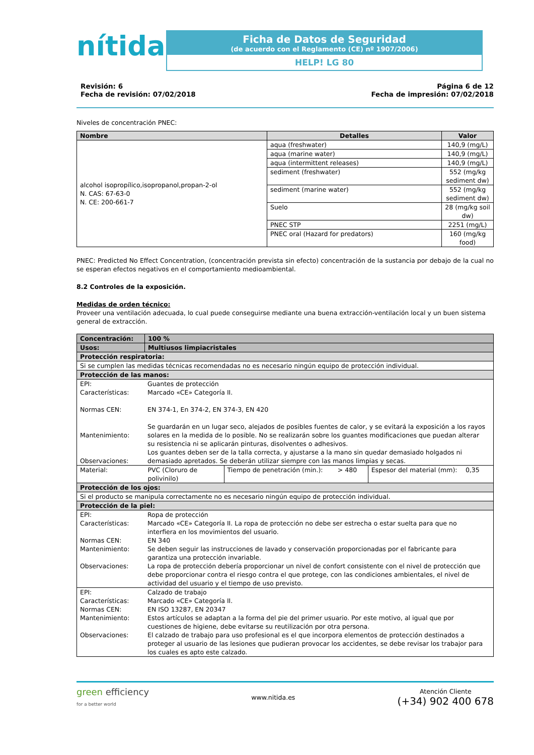nítida
Ficha de Datos de Seguridad
(de acuerdo con el Reglamento (CE) nº 1907/2006)
HELP! LG 80
Revisión: 6
Fecha de revisión: 07/02/2018
Página 6 de 12
Fecha de impresión: 07/02/2018
Niveles de concentración PNEC:
| Nombre | Detalles | Valor |
| --- | --- | --- |
| alcohol isopropílico,isopropanol,propan-2-ol N. CAS: 67-63-0 N. CE: 200-661-7 | aqua (freshwater) | 140,9 (mg/L) |
| | aqua (marine water) | 140,9 (mg/L) |
| | aqua (intermittent releases) | 140,9 (mg/L) |
| | sediment (freshwater) | 552 (mg/kg sediment dw) |
| | sediment (marine water) | 552 (mg/kg sediment dw) |
| | Suelo | 28 (mg/kg soil dw) |
| | PNEC STP | 2251 (mg/L) |
| | PNEC oral (Hazard for predators) | 160 (mg/kg food) |
PNEC: Predicted No Effect Concentration, (concentración prevista sin efecto) concentración de la sustancia por debajo de la cual no se esperan efectos negativos en el comportamiento medioambiental.
8.2 Controles de la exposición.
Medidas de orden técnico:
Proveer una ventilación adecuada, lo cual puede conseguirse mediante una buena extracción-ventilación local y un buen sistema general de extracción.
| Concentración: | 100 % | | | | |
| Usos: | Multiusos limpiacristales | | | | |
| Protección respiratoria: | | | | | |
| Si se cumplen las medidas técnicas recomendadas no es necesario ningún equipo de protección individual. | | | | | |
| Protección de las manos: | | | | | |
| / EPI: Características: Normas CEN: Mantenimiento: Observaciones: / Guantes de protección Marcado «CE» Categoría II. EN 374-1, En 374-2, EN 374-3, EN 420 Se guardarán en un lugar seco, alejados de posibles fuentes de calor, y se evitará la exposición a los rayos solares en la medida de lo posible. No se realizarán sobre los guantes modificaciones que puedan alterar su resistencia ni se aplicarán pinturas, disolventes o adhesivos. Los guantes deben ser de la talla correcta, y ajustarse a la mano sin quedar demasiado holgados ni demasiado apretados. Se deberán utilizar siempre con las manos limpias y secas. / | | | | | |
| Material: | PVC (Cloruro de polivinilo) | Tiempo de penetración (min.): | > 480 | Espesor del material (mm): | 0,35 |
| Protección de los ojos: | | | | | |
| Si el producto se manipula correctamente no es necesario ningún equipo de protección individual. | | | | | |
| Protección de la piel: | | | | | |
| / EPI: Características: Normas CEN: Mantenimiento: Observaciones: / Ropa de protección Marcado «CE» Categoría II. La ropa de protección no debe ser estrecha o estar suelta para que no interfiera en los movimientos del usuario. EN 340 Se deben seguir las instrucciones de lavado y conservación proporcionadas por el fabricante para garantiza una protección invariable. La ropa de protección debería proporcionar un nivel de confort consistente con el nivel de protección que debe proporcionar contra el riesgo contra el que protege, con las condiciones ambientales, el nivel de actividad del usuario y el tiempo de uso previsto. / | | | | | |
| / EPI: Características: Normas CEN: Mantenimiento: Observaciones: / Calzado de trabajo Marcado «CE» Categoría II. EN ISO 13287, EN 20347 Estos artículos se adaptan a la forma del pie del primer usuario. Por este motivo, al igual que por cuestiones de higiene, debe evitarse su reutilización por otra persona. El calzado de trabajo para uso profesional es el que incorpora elementos de protección destinados a proteger al usuario de las lesiones que pudieran provocar los accidentes, se debe revisar los trabajor para los cuales es apto este calzado. / | | | | | |
green efficiency
for a better world
www.nitida.es
Atención Cliente
(+34) 902 400 678